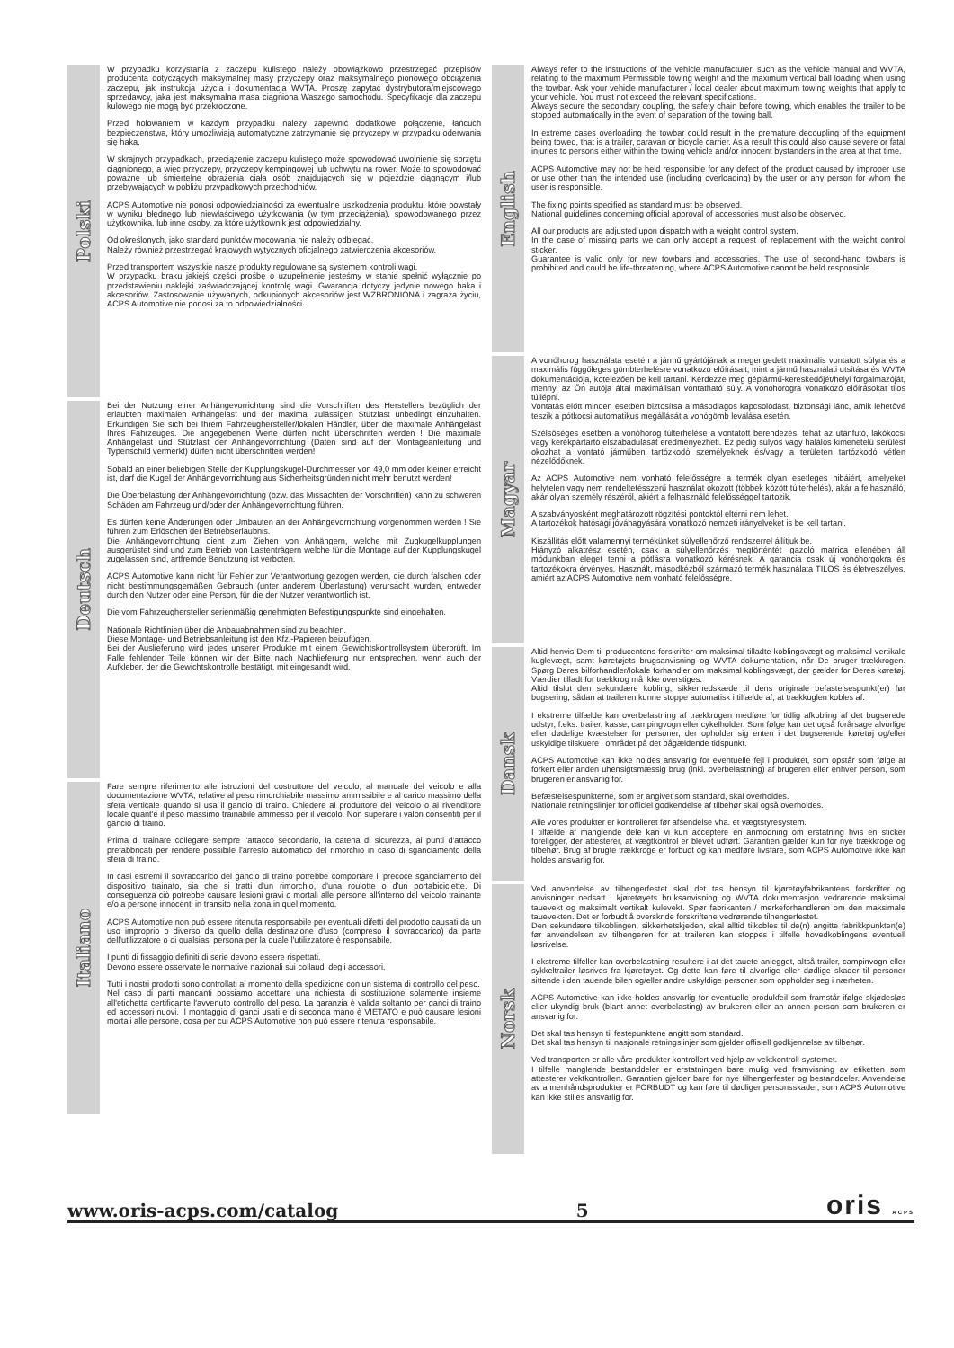Polski
W przypadku korzystania z zaczepu kulistego należy obowiązkowo przestrzegać przepisów producenta dotyczących maksymalnej masy przyczepy oraz maksymalnego pionowego obciążenia zaczepu, jak instrukcja użycia i dokumentacja WVTA. Proszę zapytać dystrybutora/miejscowego sprzedawcy, jaka jest maksymalna masa ciągniona Waszego samochodu. Specyfikacje dla zaczepu kulowego nie mogą być przekroczone.
Przed holowaniem w każdym przypadku należy zapewnić dodatkowe połączenie, łańcuch bezpieczeństwa, który umożliwiają automatyczne zatrzymanie się przyczepy w przypadku oderwania się haka.
W skrajnych przypadkach, przeciążenie zaczepu kulistego może spowodować uwolnienie się sprzętu ciągnionego, a więc przyczepy, przyczepy kempingowej lub uchwytu na rower. Może to spowodować poważne lub śmiertelne obrażenia ciała osób znajdujących się w pojeździe ciągnącym i/lub przebywających w pobliżu przypadkowych przechodniów.
ACPS Automotive nie ponosi odpowiedzialności za ewentualne uszkodzenia produktu, które powstały w wyniku błędnego lub niewłaściwego użytkowania (w tym przeciążenia), spowodowanego przez użytkownika, lub inne osoby, za które użytkownik jest odpowiedzialny.
Od określonych, jako standard punktów mocowania nie należy odbiegać.
Należy również przestrzegać krajowych wytycznych oficjalnego zatwierdzenia akcesoriów.
Przed transportem wszystkie nasze produkty regulowane są systemem kontroli wagi.
W przypadku braku jakiejś części prośbę o uzupełnienie jesteśmy w stanie spełnić wyłącznie po przedstawieniu naklejki zaświadczającej kontrolę wagi. Gwarancja dotyczy jedynie nowego haka i akcesoriów. Zastosowanie używanych, odkupionych akcesoriów jest WZBRONIONA i zagraża życiu, ACPS Automotive nie ponosi za to odpowiedzialności.
Deutsch
Bei der Nutzung einer Anhängevorrichtung sind die Vorschriften des Herstellers bezüglich der erlaubten maximalen Anhängelast und der maximal zulässigen Stützlast unbedingt einzuhalten. Erkundigen Sie sich bei Ihrem Fahrzeughersteller/lokalen Händler, über die maximale Anhängelast Ihres Fahrzeuges. Die angegebenen Werte dürfen nicht überschritten werden ! Die maximale Anhängelast und Stützlast der Anhängevorrichtung (Daten sind auf der Montageanleitung und Typenschild vermerkt) dürfen nicht überschritten werden!
Sobald an einer beliebigen Stelle der Kupplungskugel-Durchmesser von 49,0 mm oder kleiner erreicht ist, darf die Kugel der Anhängevorrichtung aus Sicherheitsgründen nicht mehr benutzt werden!
Die Überbelastung der Anhängevorrichtung (bzw. das Missachten der Vorschriften) kann zu schweren Schäden am Fahrzeug und/oder der Anhängevorrichtung führen.
Es dürfen keine Änderungen oder Umbauten an der Anhängevorrichtung vorgenommen werden ! Sie führen zum Erlöschen der Betriebserlaubnis.
Die Anhängevorrichtung dient zum Ziehen von Anhängern, welche mit Zugkugelkupplungen ausgerüstet sind und zum Betrieb von Lastenträgern welche für die Montage auf der Kupplungskugel zugelassen sind, artfremde Benutzung ist verboten.
ACPS Automotive kann nicht für Fehler zur Verantwortung gezogen werden, die durch falschen oder nicht bestimmungsgemäßen Gebrauch (unter anderem Überlastung) verursacht wurden, entweder durch den Nutzer oder eine Person, für die der Nutzer verantwortlich ist.
Die vom Fahrzeughersteller serienmäßig genehmigten Befestigungspunkte sind eingehalten.
Nationale Richtlinien über die Anbauabnahmen sind zu beachten.
Diese Montage- und Betriebsanleitung ist den Kfz.-Papieren beizufügen.
Bei der Auslieferung wird jedes unserer Produkte mit einem Gewichtskontrollsystem überprüft. Im Falle fehlender Teile können wir der Bitte nach Nachlieferung nur entsprechen, wenn auch der Aufkleber, der die Gewichtskontrolle bestätigt, mit eingesandt wird.
Italiano
Fare sempre riferimento alle istruzioni del costruttore del veicolo, al manuale del veicolo e alla documentazione WVTA, relative al peso rimorchiabile massimo ammissibile e al carico massimo della sfera verticale quando si usa il gancio di traino. Chiedere al produttore del veicolo o al rivenditore locale quant'è il peso massimo trainabile ammesso per il veicolo. Non superare i valori consentiti per il gancio di traino.
Prima di trainare collegare sempre l'attacco secondario, la catena di sicurezza, ai punti d'attacco prefabbricati per rendere possibile l'arresto automatico del rimorchio in caso di sganciamento della sfera di traino.
In casi estremi il sovraccarico del gancio di traino potrebbe comportare il precoce sganciamento del dispositivo trainato, sia che si tratti d'un rimorchio, d'una roulotte o d'un portabiciclette. Di conseguenza ciò potrebbe causare lesioni gravi o mortali alle persone all'interno del veicolo trainante e/o a persone innocenti in transito nella zona in quel momento.
ACPS Automotive non può essere ritenuta responsabile per eventuali difetti del prodotto causati da un uso improprio o diverso da quello della destinazione d'uso (compreso il sovraccarico) da parte dell'utilizzatore o di qualsiasi persona per la quale l'utilizzatore è responsabile.
I punti di fissaggio definiti di serie devono essere rispettati.
Devono essere osservate le normative nazionali sui collaudi degli accessori.
Tutti i nostri prodotti sono controllati al momento della spedizione con un sistema di controllo del peso.
Nel caso di parti mancanti possiamo accettare una richiesta di sostituzione solamente insieme all'etichetta certificante l'avvenuto controllo del peso. La garanzia è valida soltanto per ganci di traino ed accessori nuovi. Il montaggio di ganci usati e di seconda mano è VIETATO e può causare lesioni mortali alle persone, cosa per cui ACPS Automotive non può essere ritenuta responsabile.
English
Always refer to the instructions of the vehicle manufacturer, such as the vehicle manual and WVTA, relating to the maximum Permissible towing weight and the maximum vertical ball loading when using the towbar. Ask your vehicle manufacturer / local dealer about maximum towing weights that apply to your vehicle. You must not exceed the relevant specifications.
Always secure the secondary coupling, the safety chain before towing, which enables the trailer to be stopped automatically in the event of separation of the towing ball.
In extreme cases overloading the towbar could result in the premature decoupling of the equipment being towed, that is a trailer, caravan or bicycle carrier. As a result this could also cause severe or fatal injuries to persons either within the towing vehicle and/or innocent bystanders in the area at that time.
ACPS Automotive may not be held responsible for any defect of the product caused by improper use or use other than the intended use (including overloading) by the user or any person for whom the user is responsible.
The fixing points specified as standard must be observed.
National guidelines concerning official approval of accessories must also be observed.
All our products are adjusted upon dispatch with a weight control system.
In the case of missing parts we can only accept a request of replacement with the weight control sticker.
Guarantee is valid only for new towbars and accessories. The use of second-hand towbars is prohibited and could be life-threatening, where ACPS Automotive cannot be held responsible.
Magyar
A vonóhorog használata esetén a jármű gyártójának a megengedett maximális vontatott súlyra és a maximális függőleges gömbterhelésre vonatkozó előírásait, mint a jármű használati utsítása és WVTA dokumentációja, kötelezően be kell tartani. Kérdezze meg gépjármű-kereskedőjét/helyi forgalmazóját, mennyi az Ön autója által maximálisan vontatható súly. A vonóhorogra vonatkozó előírásokat tilos túllépni.
Vontatás előtt minden esetben biztosítsa a másodlagos kapcsolódást, biztonsági lánc, amik lehetővé teszik a pótkocsi automatikus megállását a vonógömb leválása esetén.
Szélsőséges esetben a vonóhorog túlterhelése a vontatott berendezés, tehát az utánfutó, lakókocsi vagy kerékpártartó elszabadulását eredményezheti. Ez pedig súlyos vagy halálos kimenetelű sérülést okozhat a vontató járműben tartózkodó személyeknek és/vagy a területen tartózkodó vétlen nézelődőknek.
Az ACPS Automotive nem vonható felelősségre a termék olyan esetleges hibáiért, amelyeket helytelen vagy nem rendeltetésszerű használat okozott (többek között túlterhelés), akár a felhasználó, akár olyan személy részéről, akiért a felhasználó felelősséggel tartozik.
A szabványosként meghatározott rögzítési pontoktól eltérni nem lehet.
A tartozékok hatósági jóváhagyására vonatkozó nemzeti irányelveket is be kell tartani.
Kiszállítás előtt valamennyi termékünket súlyellenőrző rendszerrel állítjuk be.
Hiányzó alkatrész esetén, csak a súlyellenőrzés megtörténtét igazoló matrica ellenében áll módunkban eleget tenni a pótlásra vonatkozó kérésnek. A garancia csak új vonóhorgokra és tartozékokra érvényes. Használt, másodkézből származó termék használata TILOS és életveszélyes, amiért az ACPS Automotive nem vonható felelősségre.
Dansk
Altid henvis Dem til producentens forskrifter om maksimal tilladte koblingsvægt og maksimal vertikale kuglevægt, samt køretøjets brugsanvisning og WVTA dokumentation, når De bruger trækkrogen. Spørg Deres bilforhandler/lokale forhandler om maksimal koblingsvægt, der gælder for Deres køretøj. Værdier tilladt for trækkrog må ikke overstiges.
Altid tilslut den sekundære kobling, sikkerhedskæde til dens originale befastelsespunkt(er) før bugsering, sådan at traileren kunne stoppe automatisk i tilfælde af, at trækkuglen kobles af.
I ekstreme tilfælde kan overbelastning af trækkrogen medføre for tidlig afkobling af det bugserede udstyr, f.eks. trailer, kasse, campingvogn eller cykelholder. Som følge kan det også forårsage alvorlige eller dødelige kvæstelser for personer, der opholder sig enten i det bugserende køretøj og/eller uskyldige tilskuere i området på det pågældende tidspunkt.
ACPS Automotive kan ikke holdes ansvarlig for eventuelle fejl i produktet, som opstår som følge af forkert eller anden uhensigtsmæssig brug (inkl. overbelastning) af brugeren eller enhver person, som brugeren er ansvarlig for.
Befæstelsespunkterne, som er angivet som standard, skal overholdes.
Nationale retningslinjer for officiel godkendelse af tilbehør skal også overholdes.
Alle vores produkter er kontrolleret før afsendelse vha. et vægtstyresystem.
I tilfælde af manglende dele kan vi kun acceptere en anmodning om erstatning hvis en sticker foreligger, der attesterer, at vægtkontrol er blevet udført. Garantien gælder kun for nye trækkroge og tilbehør. Brug af brugte trækkroge er forbudt og kan medføre livsfare, som ACPS Automotive ikke kan holdes ansvarlig for.
Norsk
Ved anvendelse av tilhengerfestet skal det tas hensyn til kjøretøyfabrikantens forskrifter og anvisninger nedsatt i kjøretøyets bruksanvisning og WVTA dokumentasjon vedrørende maksimal tauevekt og maksimalt vertikalt kulevekt. Spør fabrikanten / merkeforhandleren om den maksimale tauevekten. Det er forbudt å overskride forskriftene vedrørende tilhengerfestet.
Den sekundære tilkoblingen, sikkerhetskjeden, skal alltid tilkobles til de(n) angitte fabrikkpunkten(e) før anvendelsen av tilhengeren for at traileren kan stoppes i tilfelle hovedkoblingens eventuell løsrivelse.
I ekstreme tilfeller kan overbelastning resultere i at det tauete anlegget, altså trailer, campinvogn eller sykkeltrailer løsrives fra kjøretøyet. Og dette kan føre til alvorlige eller dødlige skader til personer sittende i den tauende bilen og/eller andre uskyldige personer som oppholder seg i nærheten.
ACPS Automotive kan ikke holdes ansvarlig for eventuelle produkfeil som framstår ifølge skjødesløs eller ukyndig bruk (blant annet overbelasting) av brukeren eller an annen person som brukeren er ansvarlig for.
Det skal tas hensyn til festepunktene angitt som standard.
Det skal tas hensyn til nasjonale retningslinjer som gjelder offisiell godkjennelse av tilbehør.
Ved transporten er alle våre produkter kontrollert ved hjelp av vektkontroll-systemet.
I tilfelle manglende bestanddeler er erstatningen bare mulig ved framvisning av etiketten som attesterer vektkontrollen. Garantien gjelder bare for nye tilhengerfester og bestanddeler. Anvendelse av annenhåndsprodukter er FORBUDT og kan føre til dødliger personsskader, som ACPS Automotive kan ikke stilles ansvarlig for.
www.oris-acps.com/catalog 5 oris ACPS